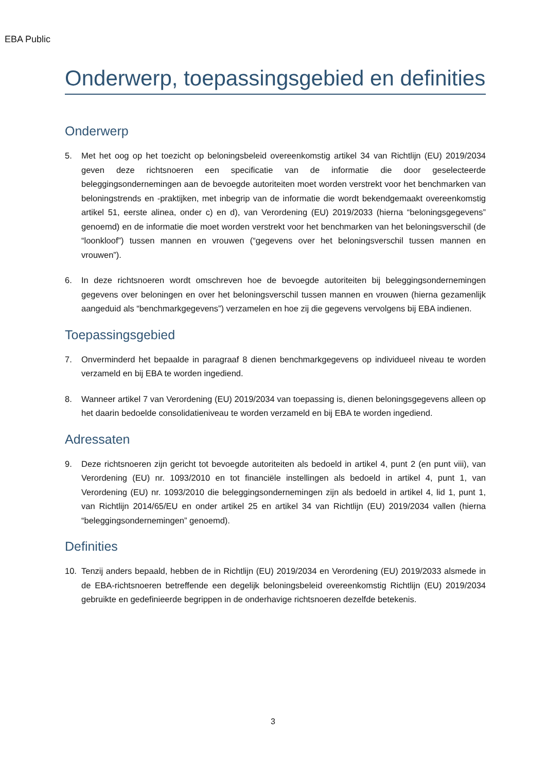EBA Public
Onderwerp, toepassingsgebied en definities
Onderwerp
5. Met het oog op het toezicht op beloningsbeleid overeenkomstig artikel 34 van Richtlijn (EU) 2019/2034 geven deze richtsnoeren een specificatie van de informatie die door geselecteerde beleggingsondernemingen aan de bevoegde autoriteiten moet worden verstrekt voor het benchmarken van beloningstrends en -praktijken, met inbegrip van de informatie die wordt bekendgemaakt overeenkomstig artikel 51, eerste alinea, onder c) en d), van Verordening (EU) 2019/2033 (hierna “beloningsgegevens” genoemd) en de informatie die moet worden verstrekt voor het benchmarken van het beloningsverschil (de “loonkloof”) tussen mannen en vrouwen (“gegevens over het beloningsverschil tussen mannen en vrouwen”).
6. In deze richtsnoeren wordt omschreven hoe de bevoegde autoriteiten bij beleggingsondernemingen gegevens over beloningen en over het beloningsverschil tussen mannen en vrouwen (hierna gezamenlijk aangeduid als “benchmarkgegevens”) verzamelen en hoe zij die gegevens vervolgens bij EBA indienen.
Toepassingsgebied
7. Onverminderd het bepaalde in paragraaf 8 dienen benchmarkgegevens op individueel niveau te worden verzameld en bij EBA te worden ingediend.
8. Wanneer artikel 7 van Verordening (EU) 2019/2034 van toepassing is, dienen beloningsgegevens alleen op het daarin bedoelde consolidatieniveau te worden verzameld en bij EBA te worden ingediend.
Adressaten
9. Deze richtsnoeren zijn gericht tot bevoegde autoriteiten als bedoeld in artikel 4, punt 2 (en punt viii), van Verordening (EU) nr. 1093/2010 en tot financiële instellingen als bedoeld in artikel 4, punt 1, van Verordening (EU) nr. 1093/2010 die beleggingsondernemingen zijn als bedoeld in artikel 4, lid 1, punt 1, van Richtlijn 2014/65/EU en onder artikel 25 en artikel 34 van Richtlijn (EU) 2019/2034 vallen (hierna “beleggingsondernemingen” genoemd).
Definities
10. Tenzij anders bepaald, hebben de in Richtlijn (EU) 2019/2034 en Verordening (EU) 2019/2033 alsmede in de EBA-richtsnoeren betreffende een degelijk beloningsbeleid overeenkomstig Richtlijn (EU) 2019/2034 gebruikte en gedefinieerde begrippen in de onderhavige richtsnoeren dezelfde betekenis.
3